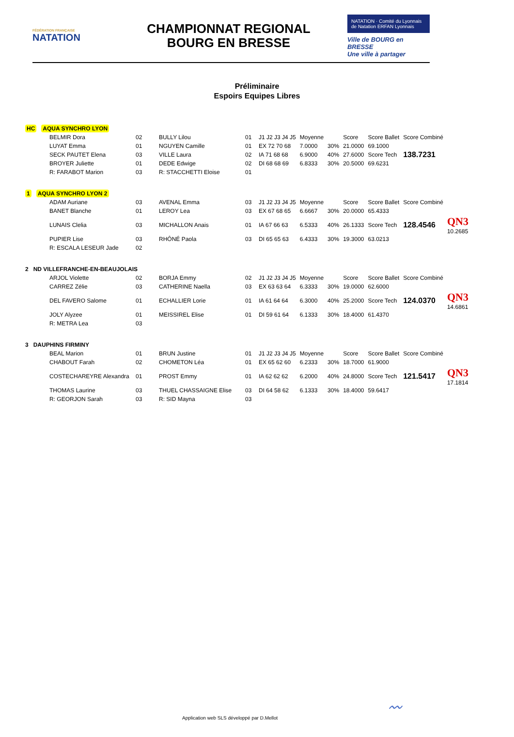FÉDÉRATION FRANÇAISE
NATATION
CHAMPIONNAT REGIONAL
BOURG EN BRESSE
NATATION · Comité du Lyonnais de Natation ERFAN Lyonnais
Ville de BOURG en BRESSE
Une ville à partager
Préliminaire
Espoirs Equipes Libres
HC AQUA SYNCHRO LYON
| BELMIR Dora | 02 | BULLY Lilou | 01 | J1 J2 J3 J4 J5 | Moyenne | | Score | Score Ballet | Score Combiné | |
| LUYAT Emma | 01 | NGUYEN Camille | 01 | EX 72 70 68 | 7.0000 | 30% | 21.0000 | 69.1000 | | |
| SECK PAUTET Elena | 03 | VILLE Laura | 02 | IA 71 68 68 | 6.9000 | 40% | 27.6000 | Score Tech | 138.7231 | |
| BROYER Juliette | 01 | DEDE Edwige | 02 | DI 68 68 69 | 6.8333 | 30% | 20.5000 | 69.6231 | | |
| R: FARABOT Marion | 03 | R: STACCHETTI Eloise | 01 | | | | | | | |
1 AQUA SYNCHRO LYON 2
| ADAM Auriane | 03 | AVENAL Emma | 03 | J1 J2 J3 J4 J5 | Moyenne | | Score | Score Ballet | Score Combiné | |
| BANET Blanche | 01 | LEROY Lea | 03 | EX 67 68 65 | 6.6667 | 30% | 20.0000 | 65.4333 | | |
| LUNAIS Clelia | 03 | MICHALLON Anais | 01 | IA 67 66 63 | 6.5333 | 40% | 26.1333 | Score Tech | 128.4546 | QN3 10.2685 |
| PUPIER Lise | 03 | RHÔNÉ Paola | 03 | DI 65 65 63 | 6.4333 | 30% | 19.3000 | 63.0213 | | |
| R: ESCALA LESEUR Jade | 02 | | | | | | | | | |
2 ND VILLEFRANCHE-EN-BEAUJOLAIS
| ARJOL Violette | 02 | BORJA Emmy | 02 | J1 J2 J3 J4 J5 | Moyenne | | Score | Score Ballet | Score Combiné | |
| CARREZ Zélie | 03 | CATHERINE Naella | 03 | EX 63 63 64 | 6.3333 | 30% | 19.0000 | 62.6000 | | |
| DEL FAVERO Salome | 01 | ECHALLIER Lorie | 01 | IA 61 64 64 | 6.3000 | 40% | 25.2000 | Score Tech | 124.0370 | QN3 14.6861 |
| JOLY Alyzee | 01 | MEISSIREL Elise | 01 | DI 59 61 64 | 6.1333 | 30% | 18.4000 | 61.4370 | | |
| R: METRA Lea | 03 | | | | | | | | | |
3 DAUPHINS FIRMINY
| BEAL Marion | 01 | BRUN Justine | 01 | J1 J2 J3 J4 J5 | Moyenne | | Score | Score Ballet | Score Combiné | |
| CHABOUT Farah | 02 | CHOMETON Léa | 01 | EX 65 62 60 | 6.2333 | 30% | 18.7000 | 61.9000 | | |
| COSTECHAREYRE Alexandra | 01 | PROST Emmy | 01 | IA 62 62 62 | 6.2000 | 40% | 24.8000 | Score Tech | 121.5417 | QN3 17.1814 |
| THOMAS Laurine | 03 | THUEL CHASSAIGNE Elise | 03 | DI 64 58 62 | 6.1333 | 30% | 18.4000 | 59.6417 | | |
| R: GEORJON Sarah | 03 | R: SID Mayna | 03 | | | | | | | |
Application web SLS développé par D.Mellot
〰